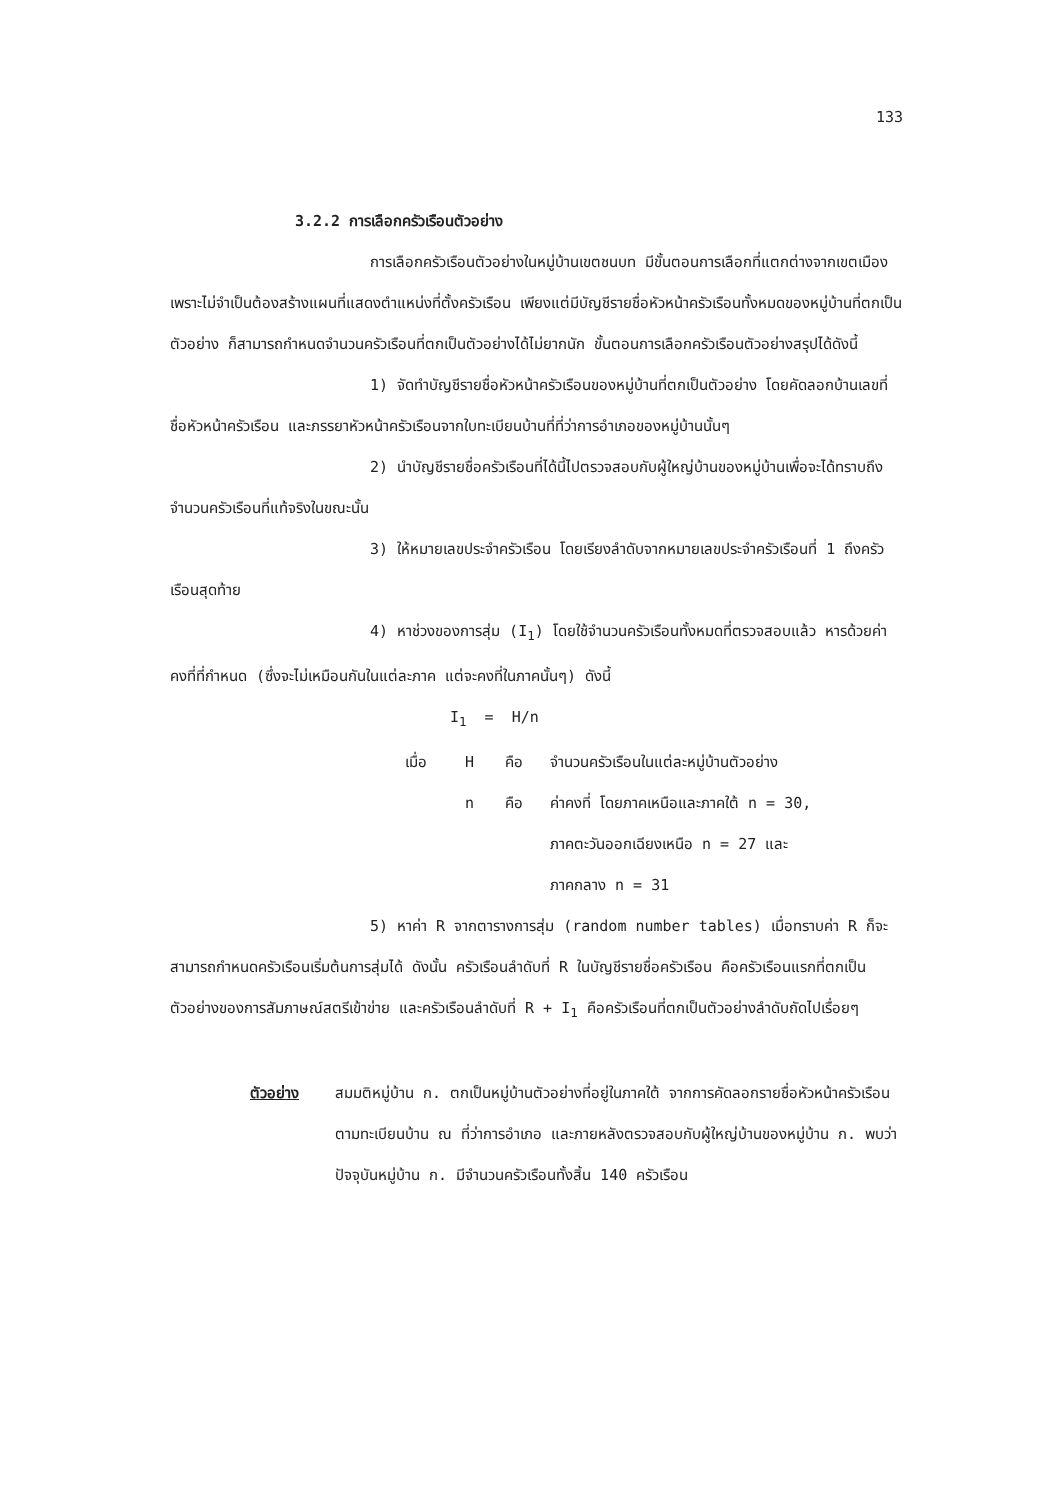133
3.2.2 การเลือกครัวเรือนตัวอย่าง
การเลือกครัวเรือนตัวอย่างในหมู่บ้านเขตชนบท มีขั้นตอนการเลือกที่แตกต่างจากเขตเมือง เพราะไม่จำเป็นต้องสร้างแผนที่แสดงตำแหน่งที่ตั้งครัวเรือน เพียงแต่มีบัญชีรายชื่อหัวหน้าครัวเรือนทั้งหมดของหมู่บ้านที่ตกเป็นตัวอย่าง ก็สามารถกำหนดจำนวนครัวเรือนที่ตกเป็นตัวอย่างได้ไม่ยากนัก ขั้นตอนการเลือกครัวเรือนตัวอย่างสรุปได้ดังนี้
1) จัดทำบัญชีรายชื่อหัวหน้าครัวเรือนของหมู่บ้านที่ตกเป็นตัวอย่าง โดยคัดลอกบ้านเลขที่ ชื่อหัวหน้าครัวเรือน และภรรยาหัวหน้าครัวเรือนจากใบทะเบียนบ้านที่ที่ว่าการอำเภอของหมู่บ้านนั้นๆ
2) นำบัญชีรายชื่อครัวเรือนที่ได้นี้ไปตรวจสอบกับผู้ใหญ่บ้านของหมู่บ้านเพื่อจะได้ทราบถึงจำนวนครัวเรือนที่แท้จริงในขณะนั้น
3) ให้หมายเลขประจำครัวเรือน โดยเรียงลำดับจากหมายเลขประจำครัวเรือนที่ 1 ถึงครัวเรือนสุดท้าย
4) หาช่วงของการสุ่ม (I<sub>1</sub>) โดยใช้จำนวนครัวเรือนทั้งหมดที่ตรวจสอบแล้ว หารด้วยค่าคงที่ที่กำหนด (ซึ่งจะไม่เหมือนกันในแต่ละภาค แต่จะคงที่ในภาคนั้นๆ) ดังนี้
I<sub>1</sub> = H/n
เมื่อ H คือ จำนวนครัวเรือนในแต่ละหมู่บ้านตัวอย่าง
n คือ ค่าคงที่ โดยภาคเหนือและภาคใต้ n = 30,
ภาคตะวันออกเฉียงเหนือ n = 27 และ
ภาคกลาง n = 31
5) หาค่า R จากตารางการสุ่ม (random number tables) เมื่อทราบค่า R ก็จะสามารถกำหนดครัวเรือนเริ่มต้นการสุ่มได้ ดังนั้น ครัวเรือนลำดับที่ R ในบัญชีรายชื่อครัวเรือน คือครัวเรือนแรกที่ตกเป็นตัวอย่างของการสัมภาษณ์สตรีเข้าข่าย และครัวเรือนลำดับที่ R + I<sub>1</sub> คือครัวเรือนที่ตกเป็นตัวอย่างลำดับถัดไปเรื่อยๆ
ตัวอย่าง สมมติหมู่บ้าน ก. ตกเป็นหมู่บ้านตัวอย่างที่อยู่ในภาคใต้ จากการคัดลอกรายชื่อหัวหน้าครัวเรือนตามทะเบียนบ้าน ณ ที่ว่าการอำเภอ และภายหลังตรวจสอบกับผู้ใหญ่บ้านของหมู่บ้าน ก. พบว่าปัจจุบันหมู่บ้าน ก. มีจำนวนครัวเรือนทั้งสิ้น 140 ครัวเรือน